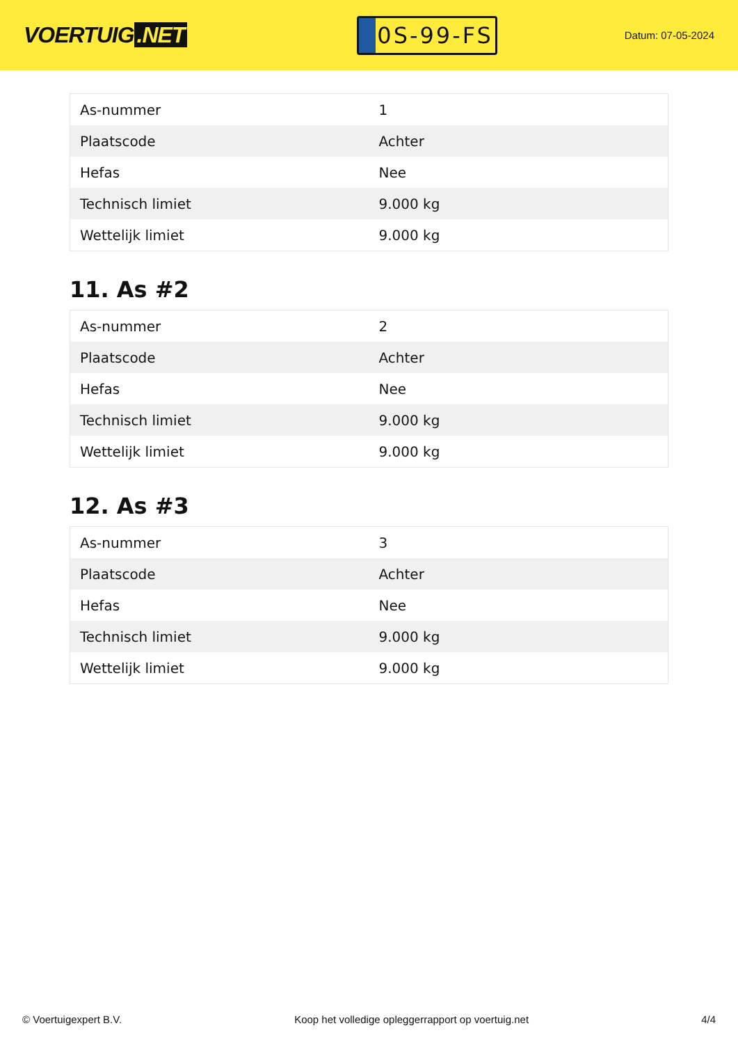VOERTUIG.NET
0S-99-FS
Datum: 07-05-2024
| As-nummer | 1 |
| Plaatscode | Achter |
| Hefas | Nee |
| Technisch limiet | 9.000 kg |
| Wettelijk limiet | 9.000 kg |
11. As #2
| As-nummer | 2 |
| Plaatscode | Achter |
| Hefas | Nee |
| Technisch limiet | 9.000 kg |
| Wettelijk limiet | 9.000 kg |
12. As #3
| As-nummer | 3 |
| Plaatscode | Achter |
| Hefas | Nee |
| Technisch limiet | 9.000 kg |
| Wettelijk limiet | 9.000 kg |
© Voertuigexpert B.V. Koop het volledige opleggerrapport op voertuig.net 4/4